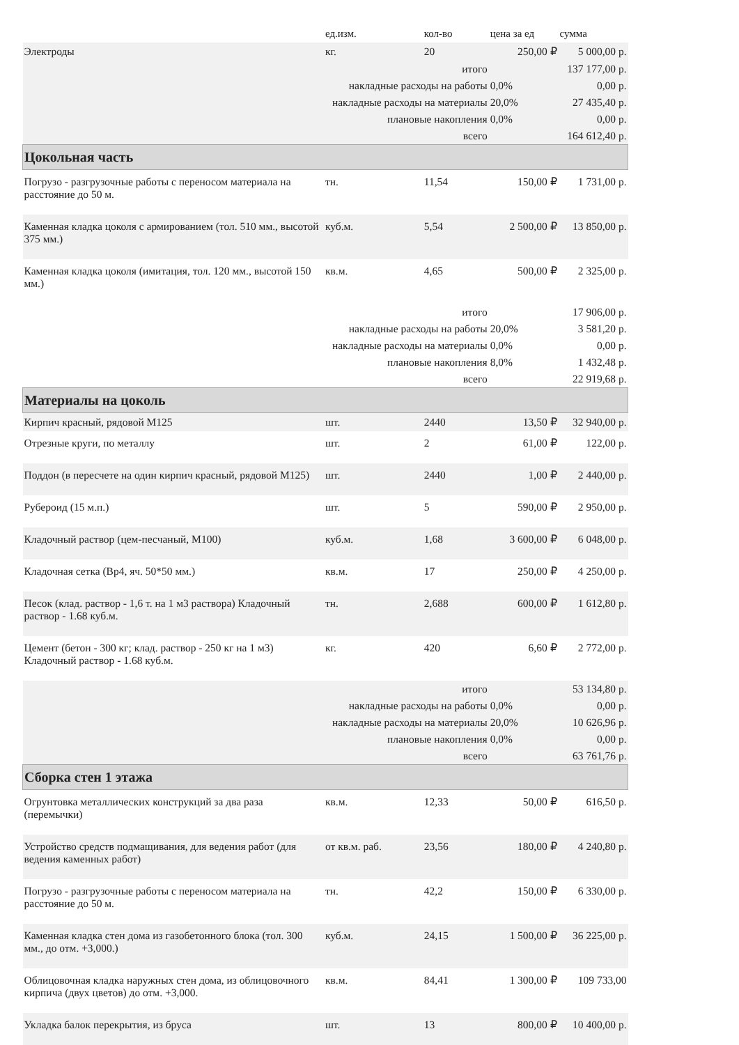| | ед.изм. | кол-во | цена за ед | сумма |
| --- | --- | --- | --- | --- |
| Электроды | кг. | 20 | 250,00 ₽ | 5 000,00 р. |
| итого | | | | 137 177,00 р. |
| накладные расходы на работы | | | 0,0% | 0,00 р. |
| накладные расходы на материалы | | | 20,0% | 27 435,40 р. |
| плановые накопления | | | 0,0% | 0,00 р. |
| всего | | | | 164 612,40 р. |
| Цокольная часть | | | | |
| Погрузо - разгрузочные работы с переносом материала на расстояние до 50 м. | тн. | 11,54 | 150,00 ₽ | 1 731,00 р. |
| Каменная кладка цоколя с армированием (тол. 510 мм., высотой 375 мм.) | куб.м. | 5,54 | 2 500,00 ₽ | 13 850,00 р. |
| Каменная кладка цоколя (имитация, тол. 120 мм., высотой 150 мм.) | кв.м. | 4,65 | 500,00 ₽ | 2 325,00 р. |
| итого | | | | 17 906,00 р. |
| накладные расходы на работы | | | 20,0% | 3 581,20 р. |
| накладные расходы на материалы | | | 0,0% | 0,00 р. |
| плановые накопления | | | 8,0% | 1 432,48 р. |
| всего | | | | 22 919,68 р. |
| Материалы на цоколь | | | | |
| Кирпич красный, рядовой М125 | шт. | 2440 | 13,50 ₽ | 32 940,00 р. |
| Отрезные круги, по металлу | шт. | 2 | 61,00 ₽ | 122,00 р. |
| Поддон (в пересчете на один кирпич красный, рядовой М125) | шт. | 2440 | 1,00 ₽ | 2 440,00 р. |
| Рубероид (15 м.п.) | шт. | 5 | 590,00 ₽ | 2 950,00 р. |
| Кладочный раствор (цем-песчаный, М100) | куб.м. | 1,68 | 3 600,00 ₽ | 6 048,00 р. |
| Кладочная сетка (Вр4, яч. 50*50 мм.) | кв.м. | 17 | 250,00 ₽ | 4 250,00 р. |
| Песок (клад. раствор - 1,6 т. на 1 м3 раствора) Кладочный раствор - 1.68 куб.м. | тн. | 2,688 | 600,00 ₽ | 1 612,80 р. |
| Цемент (бетон - 300 кг; клад. раствор - 250 кг на 1 м3) Кладочный раствор - 1.68 куб.м. | кг. | 420 | 6,60 ₽ | 2 772,00 р. |
| итого | | | | 53 134,80 р. |
| накладные расходы на работы | | | 0,0% | 0,00 р. |
| накладные расходы на материалы | | | 20,0% | 10 626,96 р. |
| плановые накопления | | | 0,0% | 0,00 р. |
| всего | | | | 63 761,76 р. |
| Сборка стен 1 этажа | | | | |
| Огрунтовка металлических конструкций за два раза (перемычки) | кв.м. | 12,33 | 50,00 ₽ | 616,50 р. |
| Устройство средств подмащивания, для ведения работ (для ведения каменных работ) | от кв.м. раб. | 23,56 | 180,00 ₽ | 4 240,80 р. |
| Погрузо - разгрузочные работы с переносом материала на расстояние до 50 м. | тн. | 42,2 | 150,00 ₽ | 6 330,00 р. |
| Каменная кладка стен дома из газобетонного блока (тол. 300 мм., до отм. +3,000.) | куб.м. | 24,15 | 1 500,00 ₽ | 36 225,00 р. |
| Облицовочная кладка наружных стен дома, из облицовочного кирпича (двух цветов) до отм. +3,000. | кв.м. | 84,41 | 1 300,00 ₽ | 109 733,00 |
| Укладка балок перекрытия, из бруса | шт. | 13 | 800,00 ₽ | 10 400,00 р. |